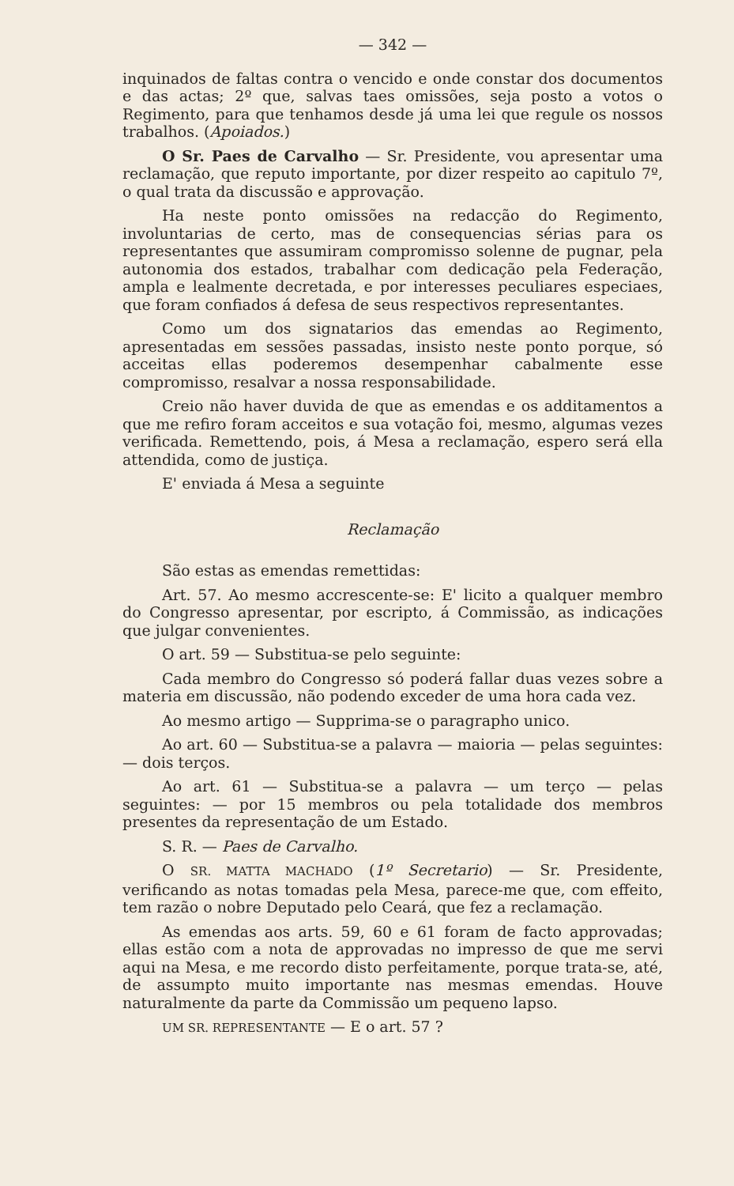— 342 —
inquinados de faltas contra o vencido e onde constar dos documentos e das actas; 2º que, salvas taes omissões, seja posto a votos o Regimento, para que tenhamos desde já uma lei que regule os nossos trabalhos. (Apoiados.)
O Sr. Paes de Carvalho — Sr. Presidente, vou apresentar uma reclamação, que reputo importante, por dizer respeito ao capitulo 7º, o qual trata da discussão e approvação.
Ha neste ponto omissões na redacção do Regimento, involuntarias de certo, mas de consequencias sérias para os representantes que assumiram compromisso solenne de pugnar, pela autonomia dos estados, trabalhar com dedicação pela Federação, ampla e lealmente decretada, e por interesses peculiares especiaes, que foram confiados á defesa de seus respectivos representantes.
Como um dos signatarios das emendas ao Regimento, apresentadas em sessões passadas, insisto neste ponto porque, só acceitas ellas poderemos desempenhar cabalmente esse compromisso, resalvar a nossa responsabilidade.
Creio não haver duvida de que as emendas e os additamentos a que me refiro foram acceitos e sua votação foi, mesmo, algumas vezes verificada. Remettendo, pois, á Mesa a reclamação, espero será ella attendida, como de justiça.
E' enviada á Mesa a seguinte
Reclamação
São estas as emendas remettidas:
Art. 57. Ao mesmo accrescente-se: E' licito a qualquer membro do Congresso apresentar, por escripto, á Commissão, as indicações que julgar convenientes.
O art. 59 — Substitua-se pelo seguinte:
Cada membro do Congresso só poderá fallar duas vezes sobre a materia em discussão, não podendo exceder de uma hora cada vez.
Ao mesmo artigo — Supprima-se o paragrapho unico.
Ao art. 60 — Substitua-se a palavra — maioria — pelas seguintes: — dois terços.
Ao art. 61 — Substitua-se a palavra — um terço — pelas seguintes: — por 15 membros ou pela totalidade dos membros presentes da representação de um Estado.
S. R. — Paes de Carvalho.
O SR. MATTA MACHADO (1º Secretario) — Sr. Presidente, verificando as notas tomadas pela Mesa, parece-me que, com effeito, tem razão o nobre Deputado pelo Ceará, que fez a reclamação.
As emendas aos arts. 59, 60 e 61 foram de facto approvadas; ellas estão com a nota de approvadas no impresso de que me servi aqui na Mesa, e me recordo disto perfeitamente, porque trata-se, até, de assumpto muito importante nas mesmas emendas. Houve naturalmente da parte da Commissão um pequeno lapso.
UM SR. REPRESENTANTE — E o art. 57 ?